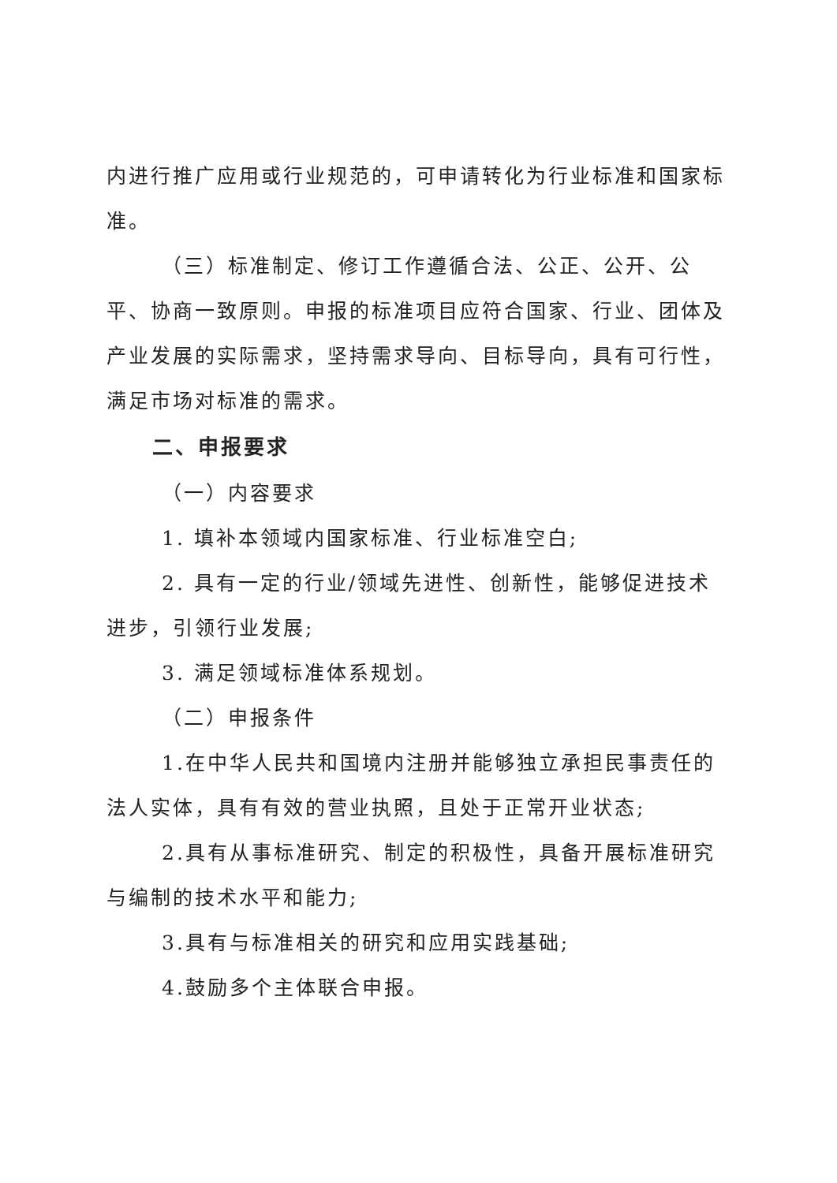内进行推广应用或行业规范的，可申请转化为行业标准和国家标准。
（三）标准制定、修订工作遵循合法、公正、公开、公平、协商一致原则。申报的标准项目应符合国家、行业、团体及产业发展的实际需求，坚持需求导向、目标导向，具有可行性，满足市场对标准的需求。
二、申报要求
（一）内容要求
1. 填补本领域内国家标准、行业标准空白;
2. 具有一定的行业/领域先进性、创新性，能够促进技术进步，引领行业发展;
3. 满足领域标准体系规划。
（二）申报条件
1.在中华人民共和国境内注册并能够独立承担民事责任的法人实体，具有有效的营业执照，且处于正常开业状态;
2.具有从事标准研究、制定的积极性，具备开展标准研究与编制的技术水平和能力;
3.具有与标准相关的研究和应用实践基础;
4.鼓励多个主体联合申报。